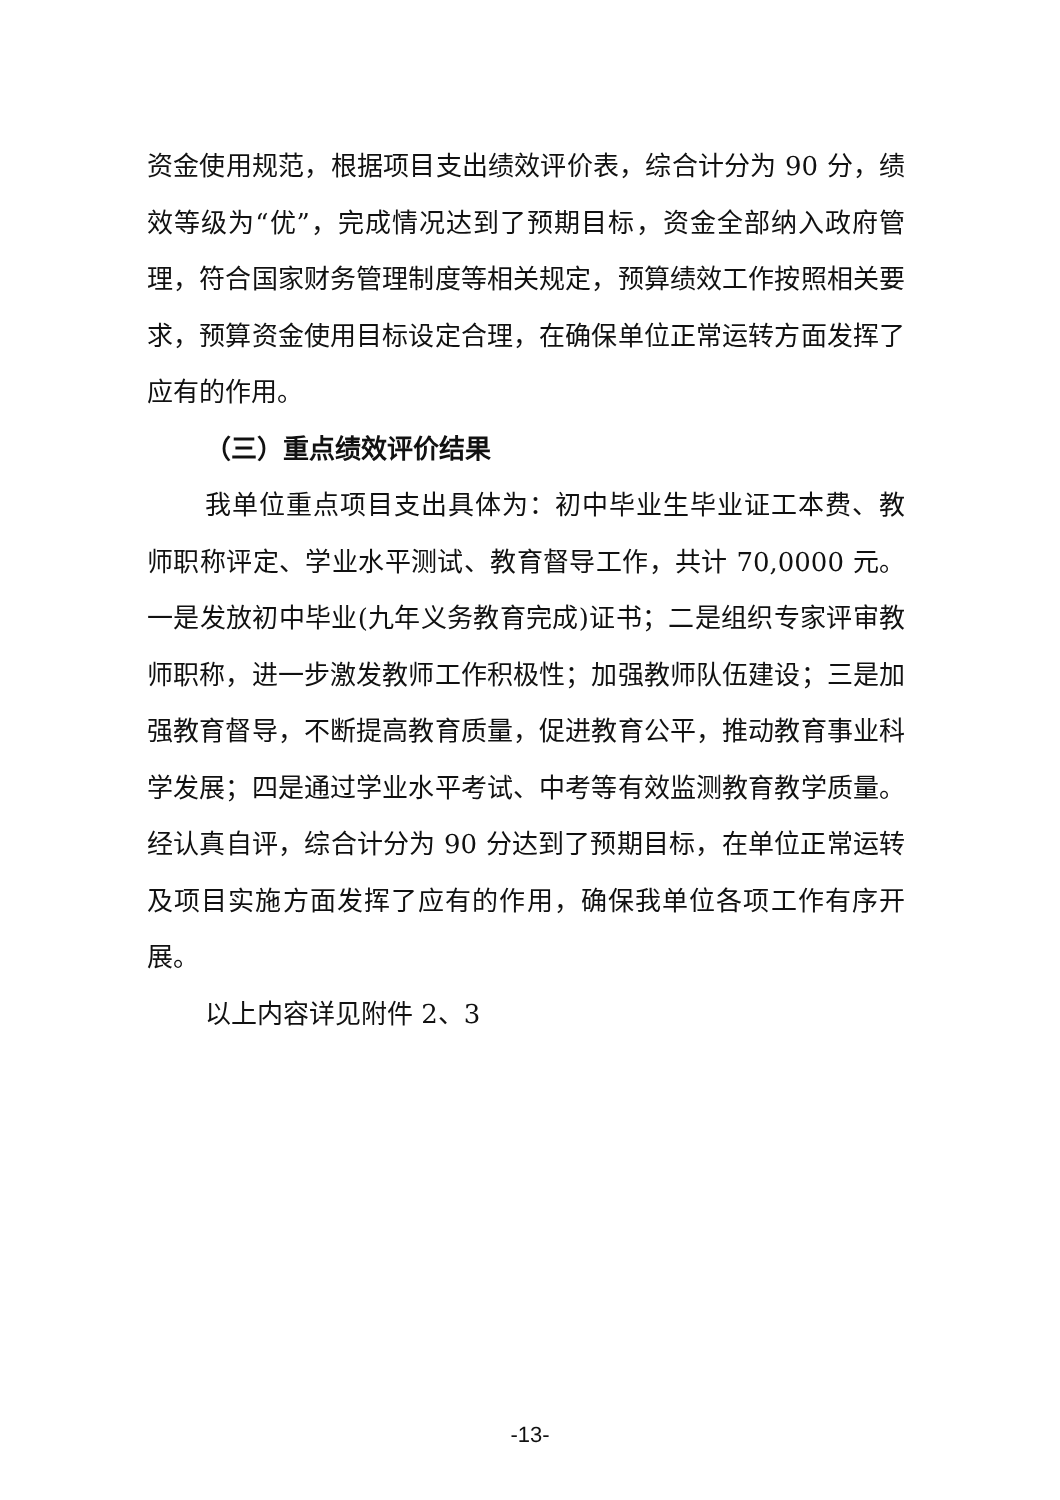资金使用规范，根据项目支出绩效评价表，综合计分为 90 分，绩效等级为“优”，完成情况达到了预期目标，资金全部纳入政府管理，符合国家财务管理制度等相关规定，预算绩效工作按照相关要求，预算资金使用目标设定合理，在确保单位正常运转方面发挥了应有的作用。
（三）重点绩效评价结果
我单位重点项目支出具体为：初中毕业生毕业证工本费、教师职称评定、学业水平测试、教育督导工作，共计 70,0000 元。一是发放初中毕业(九年义务教育完成)证书；二是组织专家评审教师职称，进一步激发教师工作积极性；加强教师队伍建设；三是加强教育督导，不断提高教育质量，促进教育公平，推动教育事业科学发展；四是通过学业水平考试、中考等有效监测教育教学质量。经认真自评，综合计分为 90 分达到了预期目标，在单位正常运转及项目实施方面发挥了应有的作用，确保我单位各项工作有序开展。
以上内容详见附件 2、3
-13-